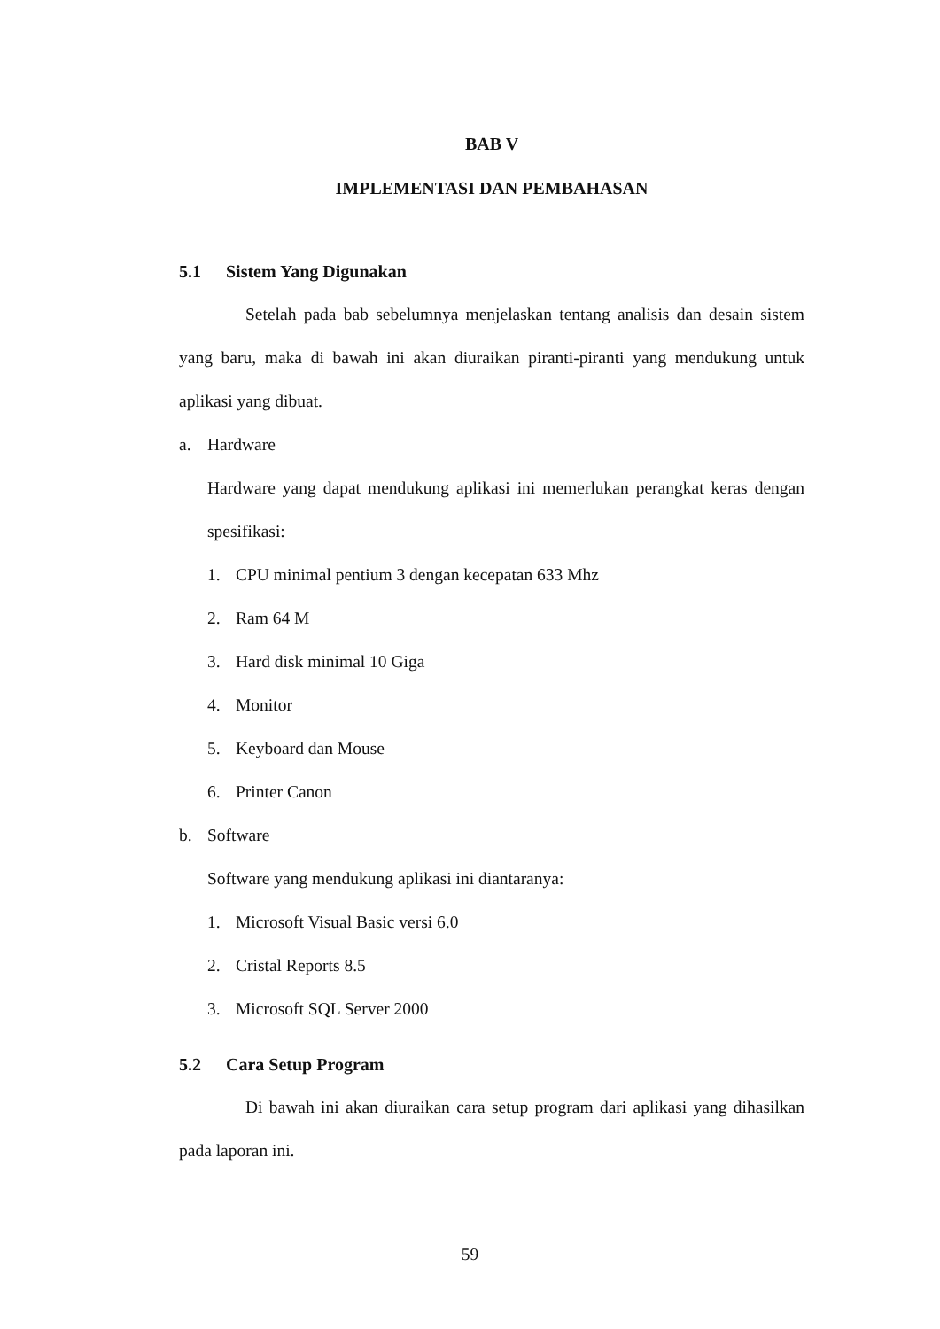BAB V
IMPLEMENTASI DAN PEMBAHASAN
5.1 Sistem Yang Digunakan
Setelah pada bab sebelumnya menjelaskan tentang analisis dan desain sistem yang baru, maka di bawah ini akan diuraikan piranti-piranti yang mendukung untuk aplikasi yang dibuat.
a. Hardware
Hardware yang dapat mendukung aplikasi ini memerlukan perangkat keras dengan spesifikasi:
1. CPU minimal pentium 3 dengan kecepatan 633 Mhz
2. Ram 64 M
3. Hard disk minimal 10 Giga
4. Monitor
5. Keyboard dan Mouse
6. Printer Canon
b. Software
Software yang mendukung aplikasi ini diantaranya:
1. Microsoft Visual Basic versi 6.0
2. Cristal Reports 8.5
3. Microsoft SQL Server 2000
5.2 Cara Setup Program
Di bawah ini akan diuraikan cara setup program dari aplikasi yang dihasilkan pada laporan ini.
59